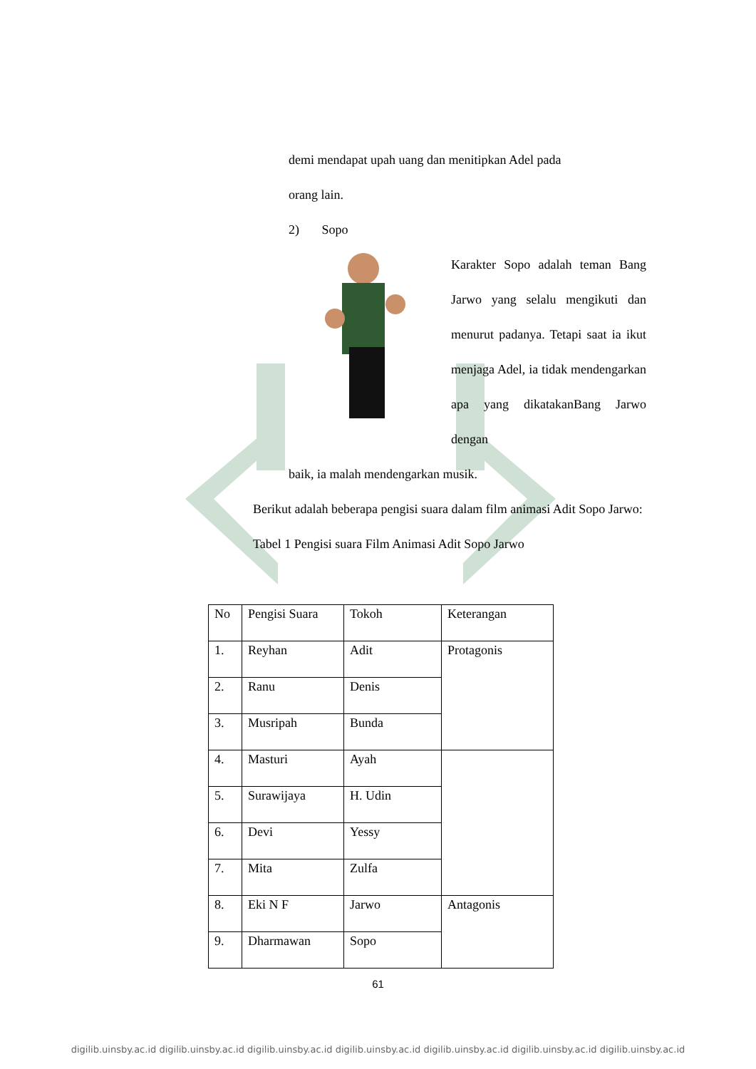demi mendapat upah uang dan menitipkan Adel pada
orang lain.
2) Sopo
Karakter Sopo adalah teman Bang Jarwo yang selalu mengikuti dan menurut padanya. Tetapi saat ia ikut menjaga Adel, ia tidak mendengarkan apa yang dikatakanBang Jarwo dengan
baik, ia malah mendengarkan musik.
Berikut adalah beberapa pengisi suara dalam film animasi Adit Sopo Jarwo:
Tabel 1 Pengisi suara Film Animasi Adit Sopo Jarwo
| No | Pengisi Suara | Tokoh | Keterangan |
| 1. | Reyhan | Adit | Protagonis |
| 2. | Ranu | Denis | |
| 3. | Musripah | Bunda | |
| 4. | Masturi | Ayah | |
| 5. | Surawijaya | H. Udin | |
| 6. | Devi | Yessy | |
| 7. | Mita | Zulfa | |
| 8. | Eki N F | Jarwo | Antagonis |
| 9. | Dharmawan | Sopo | |
61
digilib.uinsby.ac.id digilib.uinsby.ac.id digilib.uinsby.ac.id digilib.uinsby.ac.id digilib.uinsby.ac.id digilib.uinsby.ac.id digilib.uinsby.ac.id